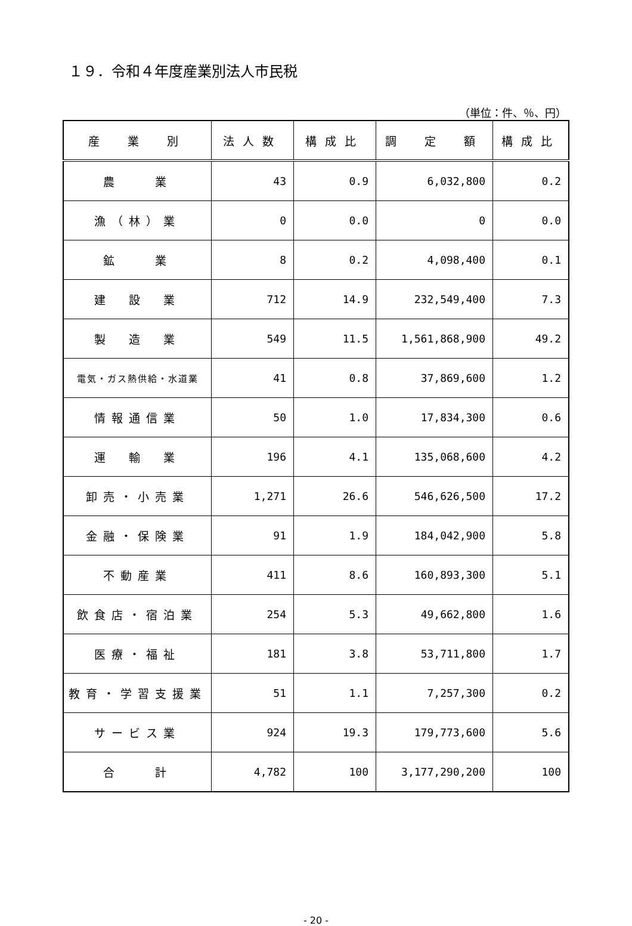１９．令和４年度産業別法人市民税
（単位：件、％、円）
| 産 業 別 | 法人数 | 構成比 | 調 定 額 | 構成比 |
| --- | --- | --- | --- | --- |
| 農 業 | 43 | 0.9 | 6,032,800 | 0.2 |
| 漁（林）業 | 0 | 0.0 | 0 | 0.0 |
| 鉱 業 | 8 | 0.2 | 4,098,400 | 0.1 |
| 建 設 業 | 712 | 14.9 | 232,549,400 | 7.3 |
| 製 造 業 | 549 | 11.5 | 1,561,868,900 | 49.2 |
| 電気・ガス熱供給・水道業 | 41 | 0.8 | 37,869,600 | 1.2 |
| 情報通信業 | 50 | 1.0 | 17,834,300 | 0.6 |
| 運 輸 業 | 196 | 4.1 | 135,068,600 | 4.2 |
| 卸売・小売業 | 1,271 | 26.6 | 546,626,500 | 17.2 |
| 金融・保険業 | 91 | 1.9 | 184,042,900 | 5.8 |
| 不動産業 | 411 | 8.6 | 160,893,300 | 5.1 |
| 飲食店・宿泊業 | 254 | 5.3 | 49,662,800 | 1.6 |
| 医療・福祉 | 181 | 3.8 | 53,711,800 | 1.7 |
| 教育・学習支援業 | 51 | 1.1 | 7,257,300 | 0.2 |
| サービス業 | 924 | 19.3 | 179,773,600 | 5.6 |
| 合 計 | 4,782 | 100 | 3,177,290,200 | 100 |
- 20 -